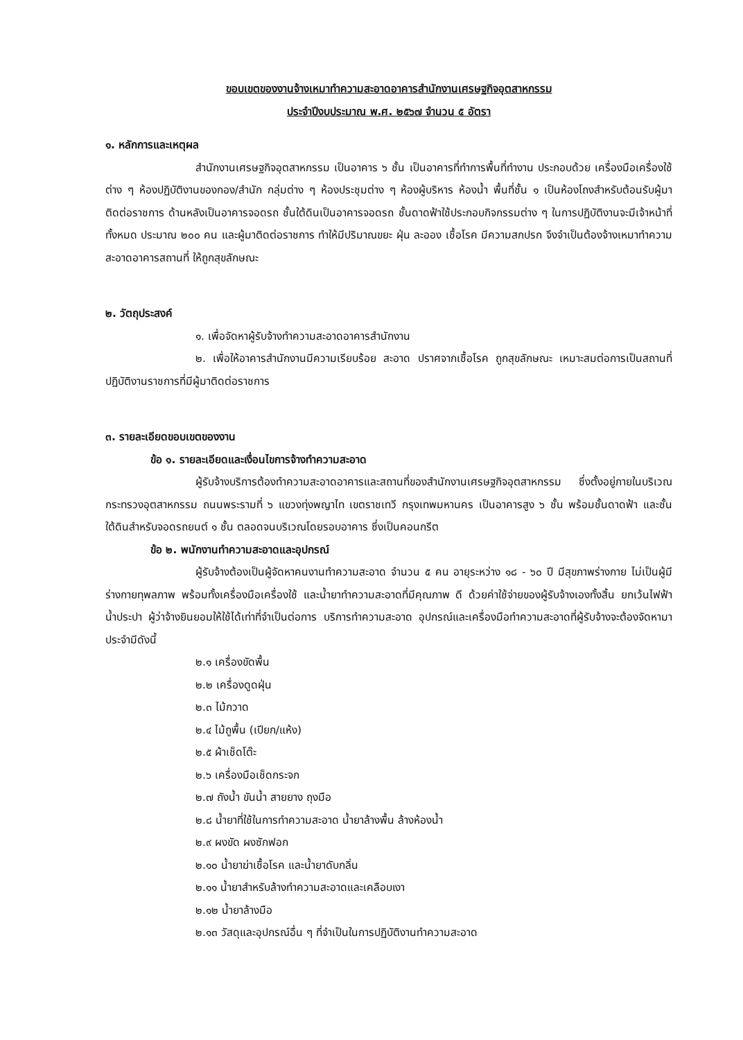ขอบเขตของงานจ้างเหมาทำความสะอาดอาคารสำนักงานเศรษฐกิจอุตสาหกรรม
ประจำปีงบประมาณ พ.ศ. ๒๕๖๗ จำนวน ๕ อัตรา
๑. หลักการและเหตุผล
สำนักงานเศรษฐกิจอุตสาหกรรม เป็นอาคาร ๖ ชั้น เป็นอาคารที่ทำการพื้นที่ทำงาน ประกอบด้วย เครื่องมือเครื่องใช้ต่าง ๆ ห้องปฏิบัติงานของกอง/สำนัก กลุ่มต่าง ๆ ห้องประชุมต่าง ๆ ห้องผู้บริหาร ห้องน้ำ พื้นที่ชั้น ๑ เป็นห้องโถงสำหรับต้อนรับผู้มาติดต่อราชการ ด้านหลังเป็นอาคารจอดรถ ชั้นใต้ดินเป็นอาคารจอดรถ ชั้นดาดฟ้าใช้ประกอบกิจกรรมต่าง ๆ ในการปฏิบัติงานจะมีเจ้าหน้าที่ทั้งหมด ประมาณ ๒๐๐ คน และผู้มาติดต่อราชการ ทำให้มีปริมาณขยะ ฝุ่น ละออง เชื้อโรค มีความสกปรก จึงจำเป็นต้องจ้างเหมาทำความสะอาดอาคารสถานที่ ให้ถูกสุขลักษณะ
๒. วัตถุประสงค์
๑. เพื่อจัดหาผู้รับจ้างทำความสะอาดอาคารสำนักงาน
๒. เพื่อให้อาคารสำนักงานมีความเรียบร้อย สะอาด ปราศจากเชื้อโรค ถูกสุขลักษณะ เหมาะสมต่อการเป็นสถานที่ปฏิบัติงานราชการที่มีผู้มาติดต่อราชการ
๓. รายละเอียดขอบเขตของงาน
ข้อ ๑. รายละเอียดและเงื่อนไขการจ้างทำความสะอาด
ผู้รับจ้างบริการต้องทำความสะอาดอาคารและสถานที่ของสำนักงานเศรษฐกิจอุตสาหกรรม ซึ่งตั้งอยู่ภายในบริเวณกระทรวงอุตสาหกรรม ถนนพระรามที่ ๖ แขวงทุ่งพญาไท เขตราชเทวี กรุงเทพมหานคร เป็นอาคารสูง ๖ ชั้น พร้อมชั้นดาดฟ้า และชั้นใต้ดินสำหรับจอดรถยนต์ ๑ ชั้น ตลอดจนบริเวณโดยรอบอาคาร ซึ่งเป็นคอนกรีต
ข้อ ๒. พนักงานทำความสะอาดและอุปกรณ์
ผู้รับจ้างต้องเป็นผู้จัดหาคนงานทำความสะอาด จำนวน ๕ คน อายุระหว่าง ๑๘ - ๖๐ ปี มีสุขภาพร่างกาย ไม่เป็นผู้มีร่างกายทุพลภาพ พร้อมทั้งเครื่องมือเครื่องใช้ และน้ำยาทำความสะอาดที่มีคุณภาพ ดี ด้วยค่าใช้จ่ายของผู้รับจ้างเองทั้งสิ้น ยกเว้นไฟฟ้า น้ำประปา ผู้ว่าจ้างยินยอมให้ใช้ได้เท่าที่จำเป็นต่อการ บริการทำความสะอาด อุปกรณ์และเครื่องมือทำความสะอาดที่ผู้รับจ้างจะต้องจัดหามาประจำมีดังนี้
๒.๑ เครื่องขัดพื้น
๒.๒ เครื่องดูดฝุ่น
๒.๓ ไม้กวาด
๒.๔ ไม้ถูพื้น (เปียก/แห้ง)
๒.๕ ผ้าเช็ดโต๊ะ
๒.๖ เครื่องมือเช็ดกระจก
๒.๗ ถังน้ำ ขันน้ำ สายยาง ถุงมือ
๒.๘ น้ำยาที่ใช้ในการทำความสะอาด น้ำยาล้างพื้น ล้างห้องน้ำ
๒.๙ ผงขัด ผงซักฟอก
๒.๑๐ น้ำยาฆ่าเชื้อโรค และน้ำยาดับกลิ่น
๒.๑๑ น้ำยาสำหรับล้างทำความสะอาดและเคลือบเงา
๒.๑๒ น้ำยาล้างมือ
๒.๑๓ วัสดุและอุปกรณ์อื่น ๆ ที่จำเป็นในการปฏิบัติงานทำความสะอาด